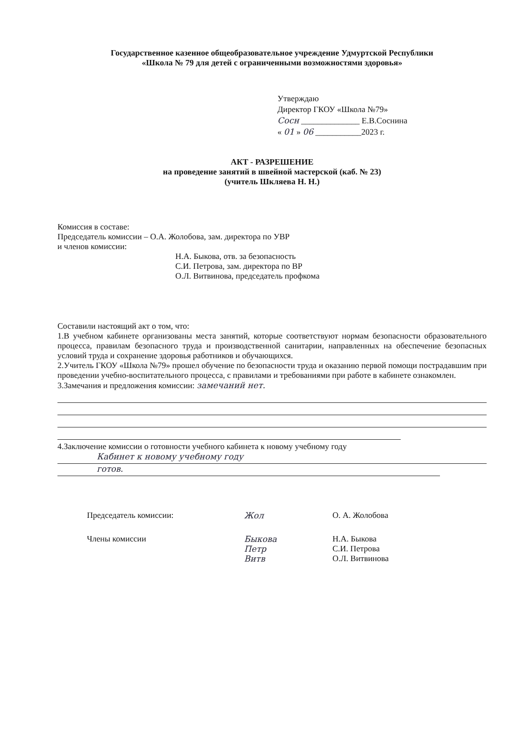Государственное казенное общеобразовательное учреждение Удмуртской Республики
«Школа № 79 для детей с ограниченными возможностями здоровья»
Утверждаю
Директор ГКОУ «Школа №79»
Сосн ______________ Е.В.Соснина
« 01 » 06 ___________2023 г.
АКТ - РАЗРЕШЕНИЕ
на проведение занятий в швейной мастерской (каб. № 23)
(учитель Шкляева Н. Н.)
Комиссия в составе:
Председатель комиссии – О.А. Жолобова, зам. директора по УВР
и членов комиссии:
Н.А. Быкова, отв. за безопасность
С.И. Петрова, зам. директора по ВР
О.Л. Витвинова, председатель профкома
Составили настоящий акт о том, что:
1.В учебном кабинете организованы места занятий, которые соответствуют нормам безопасности образовательного процесса, правилам безопасного труда и производственной санитарии, направленных на обеспечение безопасных условий труда и сохранение здоровья работников и обучающихся.
2.Учитель ГКОУ «Школа №79» прошел обучение по безопасности труда и оказанию первой помощи пострадавшим при проведении учебно-воспитательного процесса, с правилами и требованиями при работе в кабинете ознакомлен.
3.Замечания и предложения комиссии: замечаний нет.
4.Заключение комиссии о готовности учебного кабинета к новому учебному году
Кабинет к новому учебному году
готов.
Председатель комиссии: Жол О. А. Жолобова
Члены комиссии Быкова
Петр
Витв
Н.А. Быкова
С.И. Петрова
О.Л. Витвинова